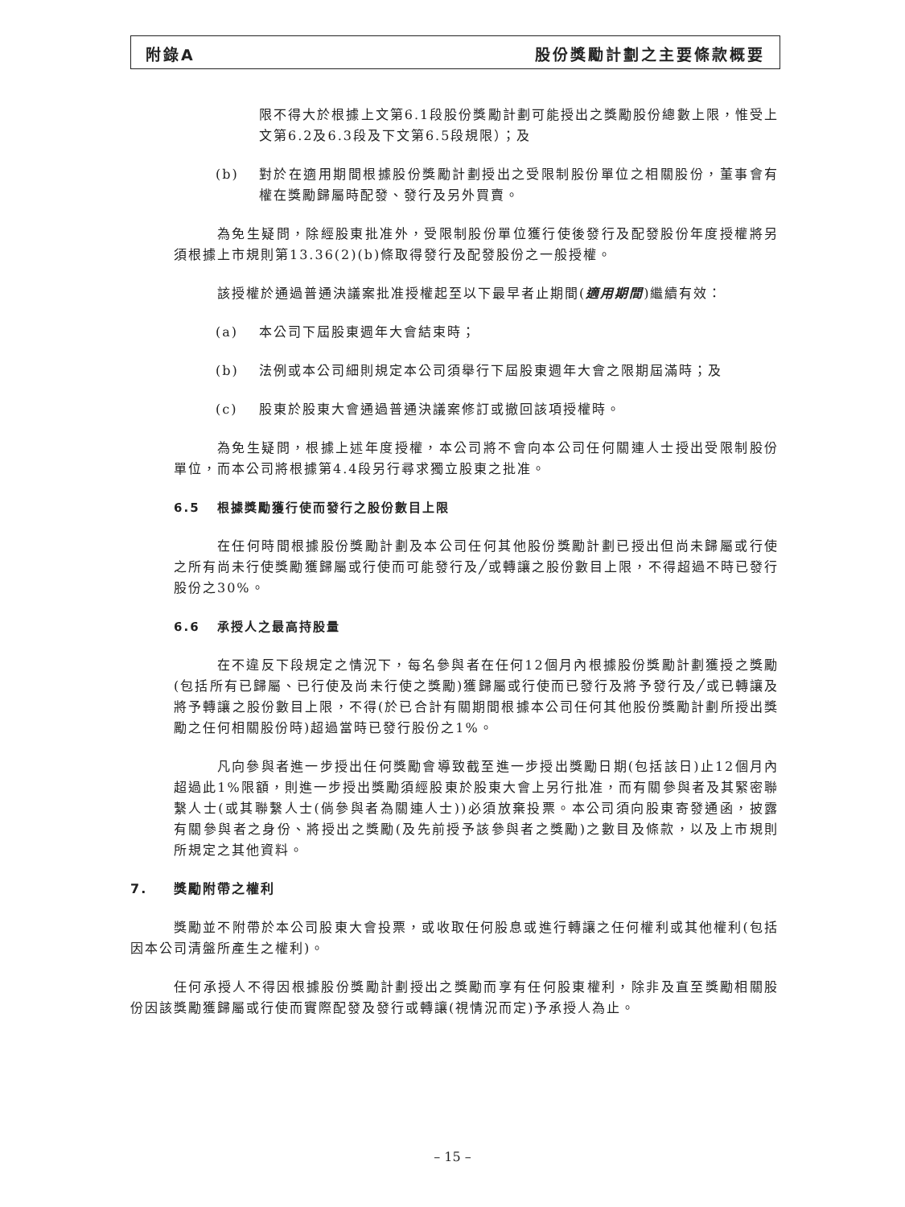附錄A 股份獎勵計劃之主要條款概要
限不得大於根據上文第6.1段股份獎勵計劃可能授出之獎勵股份總數上限，惟受上文第6.2及6.3段及下文第6.5段規限）；及
(b) 對於在適用期間根據股份獎勵計劃授出之受限制股份單位之相關股份，董事會有權在獎勵歸屬時配發、發行及另外買賣。
為免生疑問，除經股東批准外，受限制股份單位獲行使後發行及配發股份年度授權將另須根據上市規則第13.36(2)(b)條取得發行及配發股份之一般授權。
該授權於通過普通決議案批准授權起至以下最早者止期間(適用期間)繼續有效：
(a) 本公司下屆股東週年大會結束時；
(b) 法例或本公司細則規定本公司須舉行下屆股東週年大會之限期屆滿時；及
(c) 股東於股東大會通過普通決議案修訂或撤回該項授權時。
為免生疑問，根據上述年度授權，本公司將不會向本公司任何關連人士授出受限制股份單位，而本公司將根據第4.4段另行尋求獨立股東之批准。
6.5 根據獎勵獲行使而發行之股份數目上限
在任何時間根據股份獎勵計劃及本公司任何其他股份獎勵計劃已授出但尚未歸屬或行使之所有尚未行使獎勵獲歸屬或行使而可能發行及╱或轉讓之股份數目上限，不得超過不時已發行股份之30%。
6.6 承授人之最高持股量
在不違反下段規定之情況下，每名參與者在任何12個月內根據股份獎勵計劃獲授之獎勵(包括所有已歸屬、已行使及尚未行使之獎勵)獲歸屬或行使而已發行及將予發行及╱或已轉讓及將予轉讓之股份數目上限，不得(於已合計有關期間根據本公司任何其他股份獎勵計劃所授出獎勵之任何相關股份時)超過當時已發行股份之1%。
凡向參與者進一步授出任何獎勵會導致截至進一步授出獎勵日期(包括該日)止12個月內超過此1%限額，則進一步授出獎勵須經股東於股東大會上另行批准，而有關參與者及其緊密聯繫人士(或其聯繫人士(倘參與者為關連人士))必須放棄投票。本公司須向股東寄發通函，披露有關參與者之身份、將授出之獎勵(及先前授予該參與者之獎勵)之數目及條款，以及上市規則所規定之其他資料。
7. 獎勵附帶之權利
獎勵並不附帶於本公司股東大會投票，或收取任何股息或進行轉讓之任何權利或其他權利(包括因本公司清盤所產生之權利)。
任何承授人不得因根據股份獎勵計劃授出之獎勵而享有任何股東權利，除非及直至獎勵相關股份因該獎勵獲歸屬或行使而實際配發及發行或轉讓(視情況而定)予承授人為止。
– 15 –